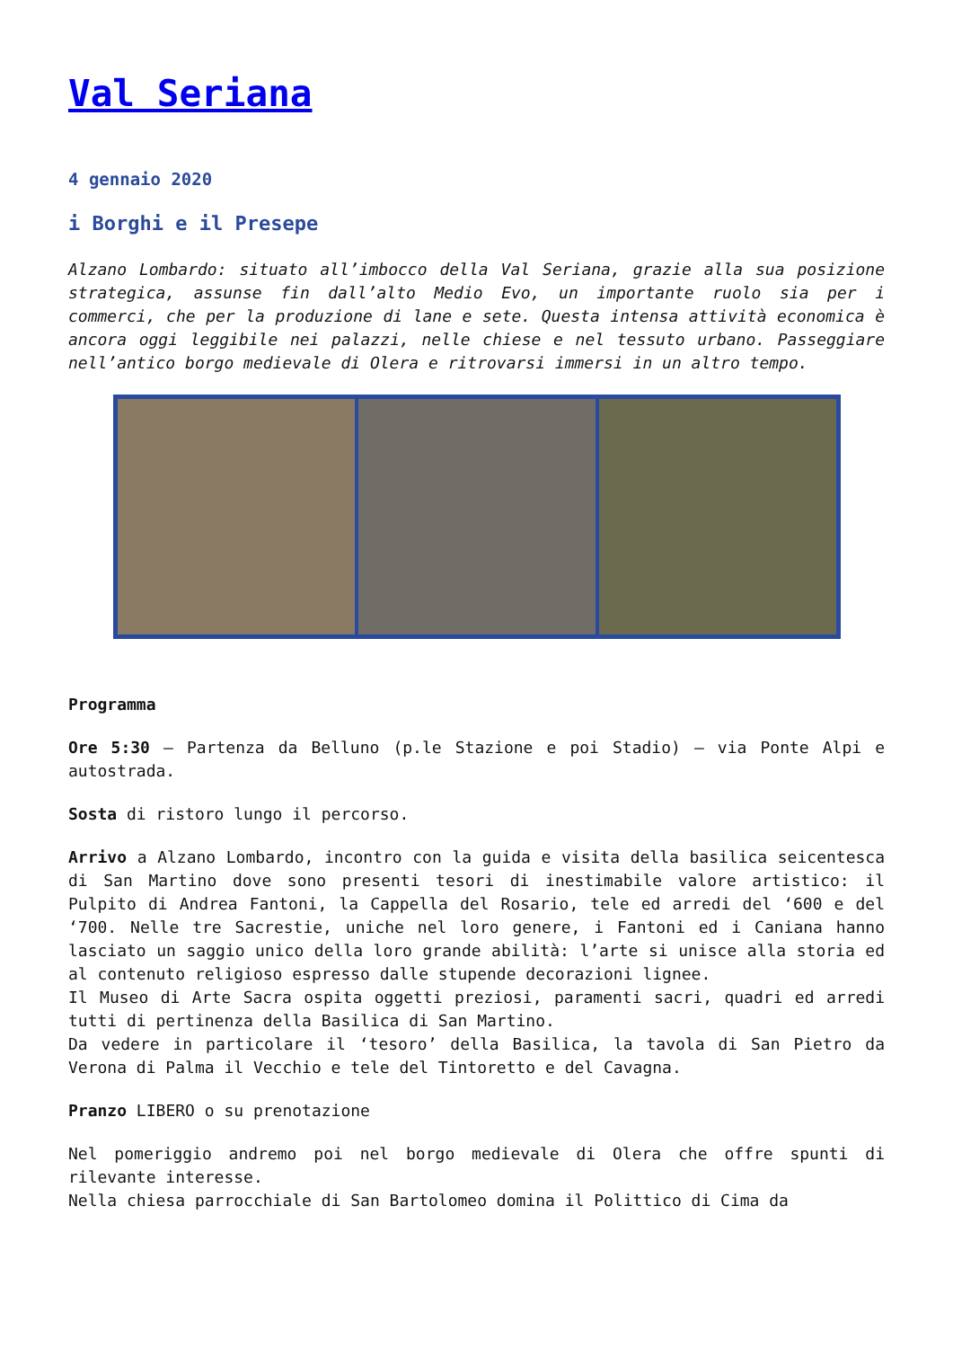Val Seriana
4 gennaio 2020
i Borghi e il Presepe
Alzano Lombardo: situato all’imbocco della Val Seriana, grazie alla sua posizione strategica, assunse fin dall’alto Medio Evo, un importante ruolo sia per i commerci, che per la produzione di lane e sete. Questa intensa attività economica è ancora oggi leggibile nei palazzi, nelle chiese e nel tessuto urbano. Passeggiare nell’antico borgo medievale di Olera e ritrovarsi immersi in un altro tempo.
Programma
Ore 5:30 – Partenza da Belluno (p.le Stazione e poi Stadio) – via Ponte Alpi e autostrada.
Sosta di ristoro lungo il percorso.
Arrivo a Alzano Lombardo, incontro con la guida e visita della basilica seicentesca di San Martino dove sono presenti tesori di inestimabile valore artistico: il Pulpito di Andrea Fantoni, la Cappella del Rosario, tele ed arredi del ‘600 e del ‘700. Nelle tre Sacrestie, uniche nel loro genere, i Fantoni ed i Caniana hanno lasciato un saggio unico della loro grande abilità: l’arte si unisce alla storia ed al contenuto religioso espresso dalle stupende decorazioni lignee.
Il Museo di Arte Sacra ospita oggetti preziosi, paramenti sacri, quadri ed arredi tutti di pertinenza della Basilica di San Martino.
Da vedere in particolare il ‘tesoro’ della Basilica, la tavola di San Pietro da Verona di Palma il Vecchio e tele del Tintoretto e del Cavagna.
Pranzo LIBERO o su prenotazione
Nel pomeriggio andremo poi nel borgo medievale di Olera che offre spunti di rilevante interesse.
Nella chiesa parrocchiale di San Bartolomeo domina il Polittico di Cima da